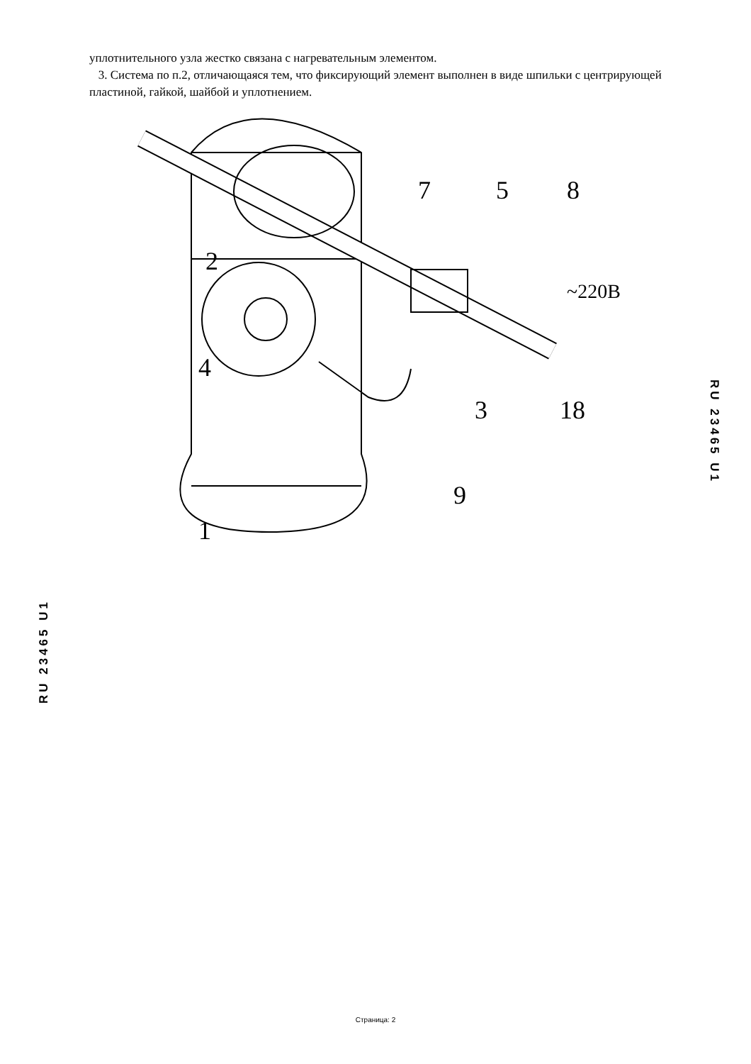уплотнительного узла жестко связана с нагревательным элементом.
3. Система по п.2, отличающаяся тем, что фиксирующий элемент выполнен в виде шпильки с центрирующей пластиной, гайкой, шайбой и уплотнением.
2
7
5
8
~220В
4
3
18
9
1
RU 23465 U1
RU 23465 U1
Страница: 2